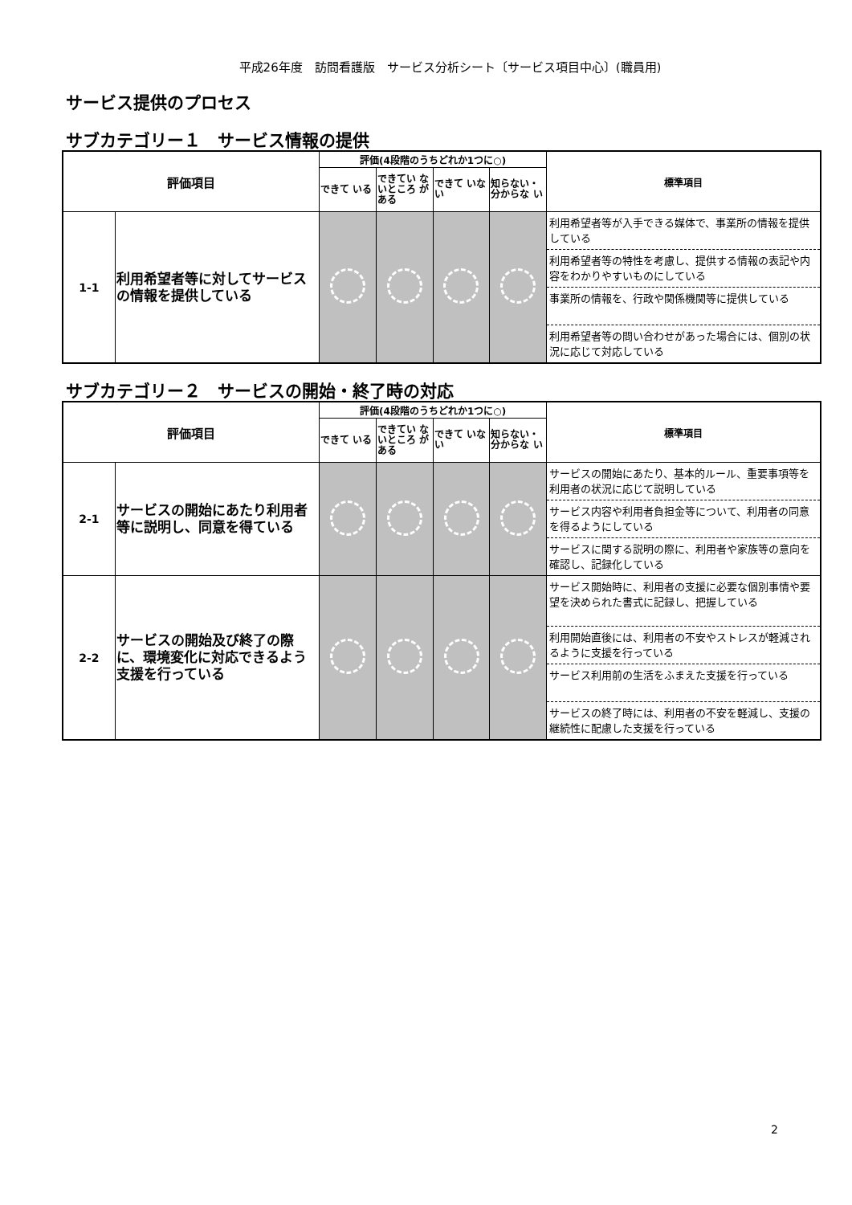平成26年度　訪問看護版　サービス分析シート〔サービス項目中心〕(職員用)
サービス提供のプロセス
サブカテゴリー１　サービス情報の提供
| 評価項目 | | 評価(4段階のうちどれか1つに○) | | | | 標準項目 |
| --- | --- | --- | --- | --- | --- | --- |
| | | できて いる | できてい ないところ がある | できて いない | 知らない・ 分からな い | |
| 1-1 | 利用希望者等に対してサービスの情報を提供している | | | | | 利用希望者等が入手できる媒体で、事業所の情報を提供している 利用希望者等の特性を考慮し、提供する情報の表記や内容をわかりやすいものにしている 事業所の情報を、行政や関係機関等に提供している 利用希望者等の問い合わせがあった場合には、個別の状況に応じて対応している |
サブカテゴリー２　サービスの開始・終了時の対応
| 評価項目 | | 評価(4段階のうちどれか1つに○) | | | | 標準項目 |
| --- | --- | --- | --- | --- | --- | --- |
| | | できて いる | できてい ないところ がある | できて いない | 知らない・ 分からな い | |
| 2-1 | サービスの開始にあたり利用者等に説明し、同意を得ている | | | | | サービスの開始にあたり、基本的ルール、重要事項等を利用者の状況に応じて説明している サービス内容や利用者負担金等について、利用者の同意を得るようにしている サービスに関する説明の際に、利用者や家族等の意向を確認し、記録化している |
| 2-2 | サービスの開始及び終了の際に、環境変化に対応できるよう支援を行っている | | | | | サービス開始時に、利用者の支援に必要な個別事情や要望を決められた書式に記録し、把握している 利用開始直後には、利用者の不安やストレスが軽減されるように支援を行っている サービス利用前の生活をふまえた支援を行っている サービスの終了時には、利用者の不安を軽減し、支援の継続性に配慮した支援を行っている |
2